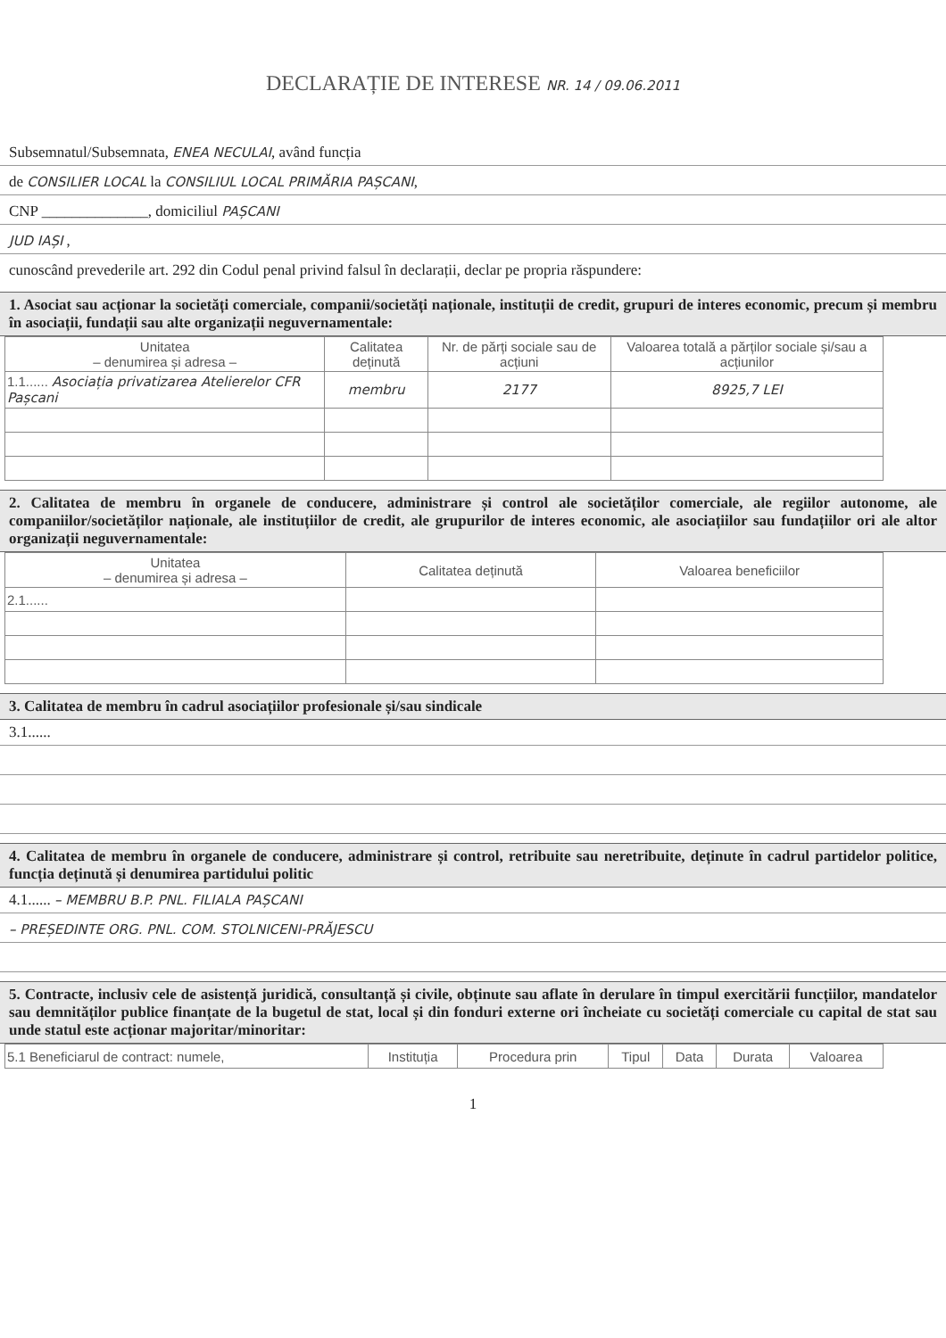DECLARAȚIE DE INTERESE NR. 14 / 09.06.2011
Subsemnatul/Subsemnata, ENEA NECULAI, având funcția
de CONSILIER LOCAL la CONSILIUL LOCAL PRIMĂRIA PAȘCANI,
CNP ______________, domiciliul PAȘCANI
JUD IAȘI ,
cunoscând prevederile art. 292 din Codul penal privind falsul în declarații, declar pe propria răspundere:
1. Asociat sau acționar la societăți comerciale, companii/societăți naționale, instituții de credit, grupuri de interes economic, precum și membru în asociații, fundații sau alte organizații neguvernamentale:
| Unitatea – denumirea și adresa – | Calitatea deținută | Nr. de părți sociale sau de acțiuni | Valoarea totală a părților sociale și/sau a acțiunilor |
| --- | --- | --- | --- |
| 1.1...... Asociația privatizarea Atelierelor CFR Pașcani | membru | 2177 | 8925,7 LEI |
2. Calitatea de membru în organele de conducere, administrare și control ale societăților comerciale, ale regiilor autonome, ale companiilor/societăților naționale, ale instituțiilor de credit, ale grupurilor de interes economic, ale asociațiilor sau fundațiilor ori ale altor organizații neguvernamentale:
| Unitatea – denumirea și adresa – | Calitatea deținută | Valoarea beneficiilor |
| --- | --- | --- |
| 2.1...... | | |
3. Calitatea de membru în cadrul asociațiilor profesionale și/sau sindicale
3.1......
4. Calitatea de membru în organele de conducere, administrare și control, retribuite sau neretribuite, deținute în cadrul partidelor politice, funcția deținută și denumirea partidului politic
4.1...... – MEMBRU B.P. PNL. FILIALA PAȘCANI
– PREȘEDINTE ORG. PNL. COM. STOLNICENI-PRĂJESCU
5. Contracte, inclusiv cele de asistență juridică, consultanță și civile, obținute sau aflate în derulare în timpul exercitării funcțiilor, mandatelor sau demnităților publice finanțate de la bugetul de stat, local și din fonduri externe ori încheiate cu societăți comerciale cu capital de stat sau unde statul este acționar majoritar/minoritar:
| 5.1 Beneficiarul de contract: numele, | Instituția | Procedura prin | Tipul | Data | Durata | Valoarea |
1